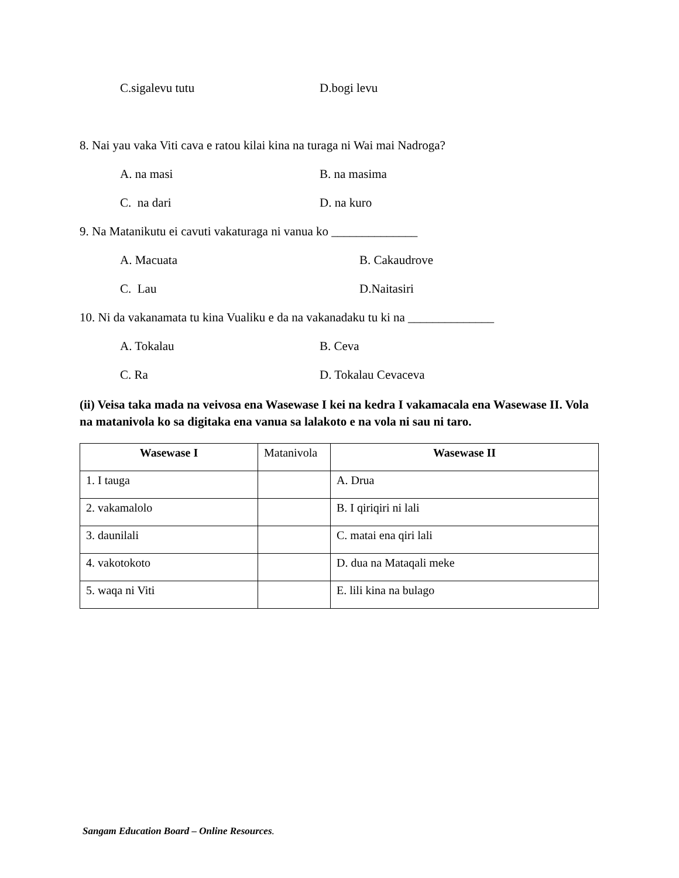C.sigalevu tutu D.bogi levu
8. Nai yau vaka Viti cava e ratou kilai kina na turaga ni Wai mai Nadroga?
A. na masi B. na masima
C. na dari D. na kuro
9. Na Matanikutu ei cavuti vakaturaga ni vanua ko ______________
A. Macuata B. Cakaudrove
C. Lau D.Naitasiri
10. Ni da vakanamata tu kina Vualiku e da na vakanadaku tu ki na ______________
A. Tokalau B. Ceva
C. Ra D. Tokalau Cevaceva
(ii) Veisa taka mada na veivosa ena Wasewase I kei na kedra I vakamacala ena Wasewase II. Vola na matanivola ko sa digitaka ena vanua sa lalakoto e na vola ni sau ni taro.
| Wasewase I | Matanivola | Wasewase II |
| 1. I tauga | | A. Drua |
| 2. vakamalolo | | B. I qiriqiri ni lali |
| 3. daunilali | | C. matai ena qiri lali |
| 4. vakotokoto | | D. dua na Mataqali meke |
| 5. waqa ni Viti | | E. lili kina na bulago |
Sangam Education Board – Online Resources.